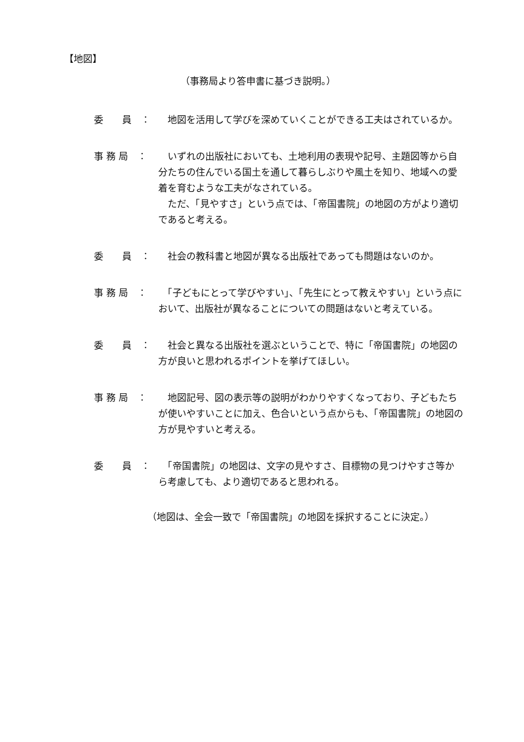【地図】
（事務局より答申書に基づき説明。）
委　　員　： 　地図を活用して学びを深めていくことができる工夫はされているか。
事 務 局　： 　いずれの出版社においても、土地利用の表現や記号、主題図等から自分たちの住んでいる国土を通して暮らしぶりや風土を知り、地域への愛着を育むような工夫がなされている。
　ただ、「見やすさ」という点では、「帝国書院」の地図の方がより適切であると考える。
委　　員　： 　社会の教科書と地図が異なる出版社であっても問題はないのか。
事 務 局　： 　「子どもにとって学びやすい」、「先生にとって教えやすい」という点において、出版社が異なることについての問題はないと考えている。
委　　員　： 　社会と異なる出版社を選ぶということで、特に「帝国書院」の地図の方が良いと思われるポイントを挙げてほしい。
事 務 局　： 　地図記号、図の表示等の説明がわかりやすくなっており、子どもたちが使いやすいことに加え、色合いという点からも、「帝国書院」の地図の方が見やすいと考える。
委　　員　： 　「帝国書院」の地図は、文字の見やすさ、目標物の見つけやすさ等から考慮しても、より適切であると思われる。
（地図は、全会一致で「帝国書院」の地図を採択することに決定。）